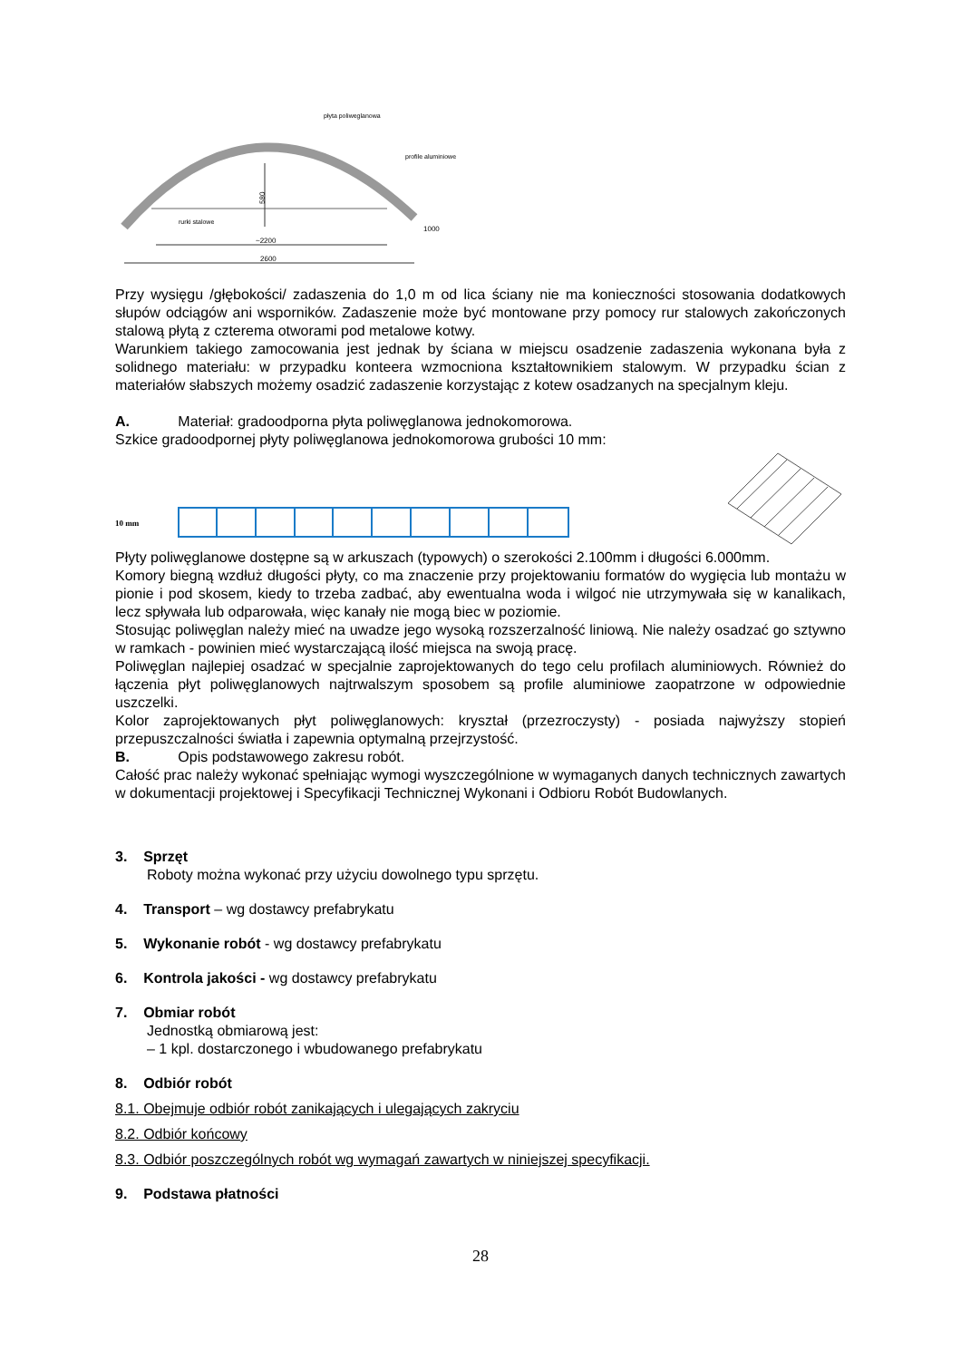580
~2200
2600
płyta poliweglanowa
profile aluminiowe
rurki stalowe
1000
Przy wysięgu /głębokości/ zadaszenia do 1,0 m od lica ściany nie ma konieczności stosowania dodatkowych słupów odciągów ani wsporników. Zadaszenie może być montowane przy pomocy rur stalowych zakończonych stalową płytą z czterema otworami pod metalowe kotwy.
Warunkiem takiego zamocowania jest jednak by ściana w miejscu osadzenie zadaszenia wykonana była z solidnego materiału: w przypadku konteera wzmocniona kształtownikiem stalowym. W przypadku ścian z materiałów słabszych możemy osadzić zadaszenie korzystając z kotew osadzanych na specjalnym kleju.
A. Materiał: gradoodporna płyta poliwęglanowa jednokomorowa.
Szkice gradoodpornej płyty poliwęglanowa jednokomorowa grubości 10 mm:
10 mm
Płyty poliwęglanowe dostępne są w arkuszach (typowych) o szerokości 2.100mm i długości 6.000mm.
Komory biegną wzdłuż długości płyty, co ma znaczenie przy projektowaniu formatów do wygięcia lub montażu w pionie i pod skosem, kiedy to trzeba zadbać, aby ewentualna woda i wilgoć nie utrzymywała się w kanalikach, lecz spływała lub odparowała, więc kanały nie mogą biec w poziomie.
Stosując poliwęglan należy mieć na uwadze jego wysoką rozszerzalność liniową. Nie należy osadzać go sztywno w ramkach - powinien mieć wystarczającą ilość miejsca na swoją pracę.
Poliwęglan najlepiej osadzać w specjalnie zaprojektowanych do tego celu profilach aluminiowych. Również do łączenia płyt poliwęglanowych najtrwalszym sposobem są profile aluminiowe zaopatrzone w odpowiednie uszczelki.
Kolor zaprojektowanych płyt poliwęglanowych: kryształ (przezroczysty) - posiada najwyższy stopień przepuszczalności światła i zapewnia optymalną przejrzystość.
B. Opis podstawowego zakresu robót.
Całość prac należy wykonać spełniając wymogi wyszczególnione w wymaganych danych technicznych zawartych w dokumentacji projektowej i Specyfikacji Technicznej Wykonani i Odbioru Robót Budowlanych.
3. Sprzęt
Roboty można wykonać przy użyciu dowolnego typu sprzętu.
4. Transport – wg dostawcy prefabrykatu
5. Wykonanie robót - wg dostawcy prefabrykatu
6. Kontrola jakości - wg dostawcy prefabrykatu
7. Obmiar robót
Jednostką obmiarową jest:
– 1 kpl. dostarczonego i wbudowanego prefabrykatu
8. Odbiór robót
8.1. Obejmuje odbiór robót zanikających i ulegających zakryciu
8.2. Odbiór końcowy
8.3. Odbiór poszczególnych robót wg wymagań zawartych w niniejszej specyfikacji.
9. Podstawa płatności
28